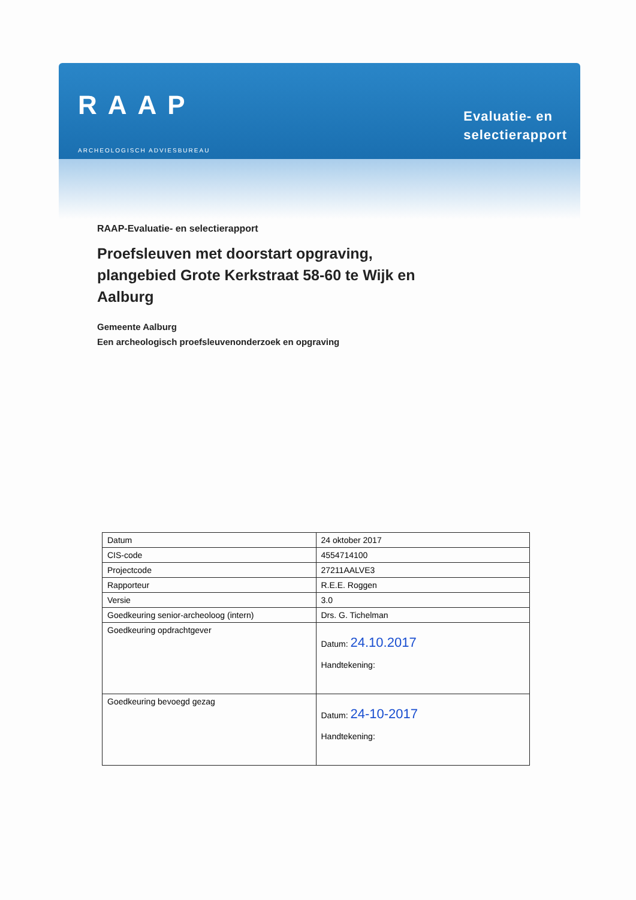RAAP
ARCHEOLOGISCH ADVIESBUREAU
Evaluatie- en
selectierapport
RAAP-Evaluatie- en selectierapport
Proefsleuven met doorstart opgraving, plangebied Grote Kerkstraat 58-60 te Wijk en Aalburg
Gemeente Aalburg
Een archeologisch proefsleuvenonderzoek en opgraving
| Datum | 24 oktober 2017 |
| CIS-code | 4554714100 |
| Projectcode | 27211AALVE3 |
| Rapporteur | R.E.E. Roggen |
| Versie | 3.0 |
| Goedkeuring senior-archeoloog (intern) | Drs. G. Tichelman |
| Goedkeuring opdrachtgever | Datum: 24.10.2017 Handtekening: |
| Goedkeuring bevoegd gezag | Datum: 24-10-2017 Handtekening: |